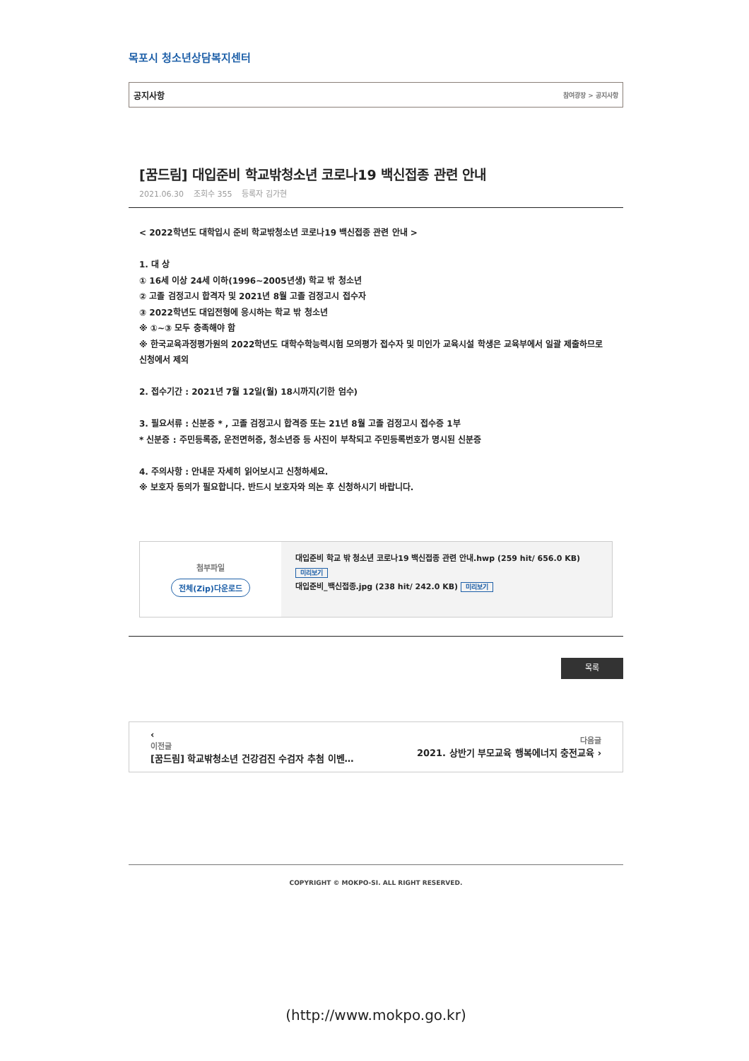목포시 청소년상담복지센터
공지사항 참여광장 > 공지사항
[꿈드림] 대입준비 학교밖청소년 코로나19 백신접종 관련 안내
2021.06.30 조회수 355 등록자 김가현
< 2022학년도 대학입시 준비 학교밖청소년 코로나19 백신접종 관련 안내 >
1. 대 상
① 16세 이상 24세 이하(1996~2005년생) 학교 밖 청소년
② 고졸 검정고시 합격자 및 2021년 8월 고졸 검정고시 접수자
③ 2022학년도 대입전형에 응시하는 학교 밖 청소년
※ ①~③ 모두 충족해야 함
※ 한국교육과정평가원의 2022학년도 대학수학능력시험 모의평가 접수자 및 미인가 교육시설 학생은 교육부에서 일괄 제출하므로 신청에서 제외
2. 접수기간 : 2021년 7월 12일(월) 18시까지(기한 엄수)
3. 필요서류 : 신분증 * , 고졸 검정고시 합격증 또는 21년 8월 고졸 검정고시 접수증 1부
* 신분증 : 주민등록증, 운전면허증, 청소년증 등 사진이 부착되고 주민등록번호가 명시된 신분증
4. 주의사항 : 안내문 자세히 읽어보시고 신청하세요.
※ 보호자 동의가 필요합니다. 반드시 보호자와 의논 후 신청하시기 바랍니다.
첨부파일
전체(Zip)다운로드
대입준비 학교 밖 청소년 코로나19 백신접종 관련 안내.hwp (259 hit/ 656.0 KB)
미리보기
대입준비_백신접종.jpg (238 hit/ 242.0 KB) 미리보기
목록
‹
이전글
[꿈드림] 학교밖청소년 건강검진 수검자 추첨 이벤…
다음글
2021. 상반기 부모교육 행복에너지 충전교육 ›
COPYRIGHT © MOKPO-SI. ALL RIGHT RESERVED.
(http://www.mokpo.go.kr)